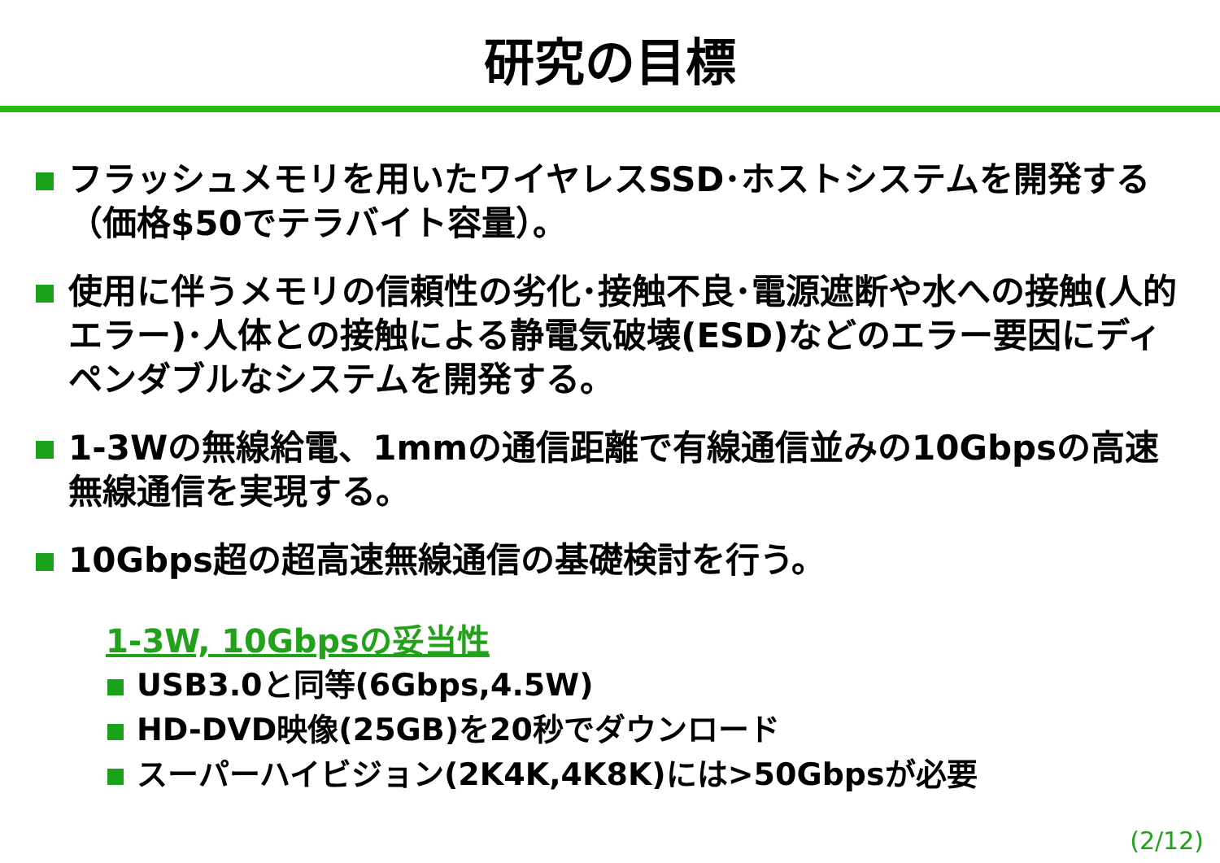研究の目標
フラッシュメモリを用いたワイヤレスSSD･ホストシステムを開発する（価格$50でテラバイト容量）。
使用に伴うメモリの信頼性の劣化･接触不良･電源遮断や水への接触(人的エラー)･人体との接触による静電気破壊(ESD)などのエラー要因にディペンダブルなシステムを開発する。
1-3Wの無線給電、1mmの通信距離で有線通信並みの10Gbpsの高速無線通信を実現する。
10Gbps超の超高速無線通信の基礎検討を行う。
1-3W, 10Gbpsの妥当性
USB3.0と同等(6Gbps,4.5W)
HD-DVD映像(25GB)を20秒でダウンロード
スーパーハイビジョン(2K4K,4K8K)には>50Gbpsが必要
(2/12)